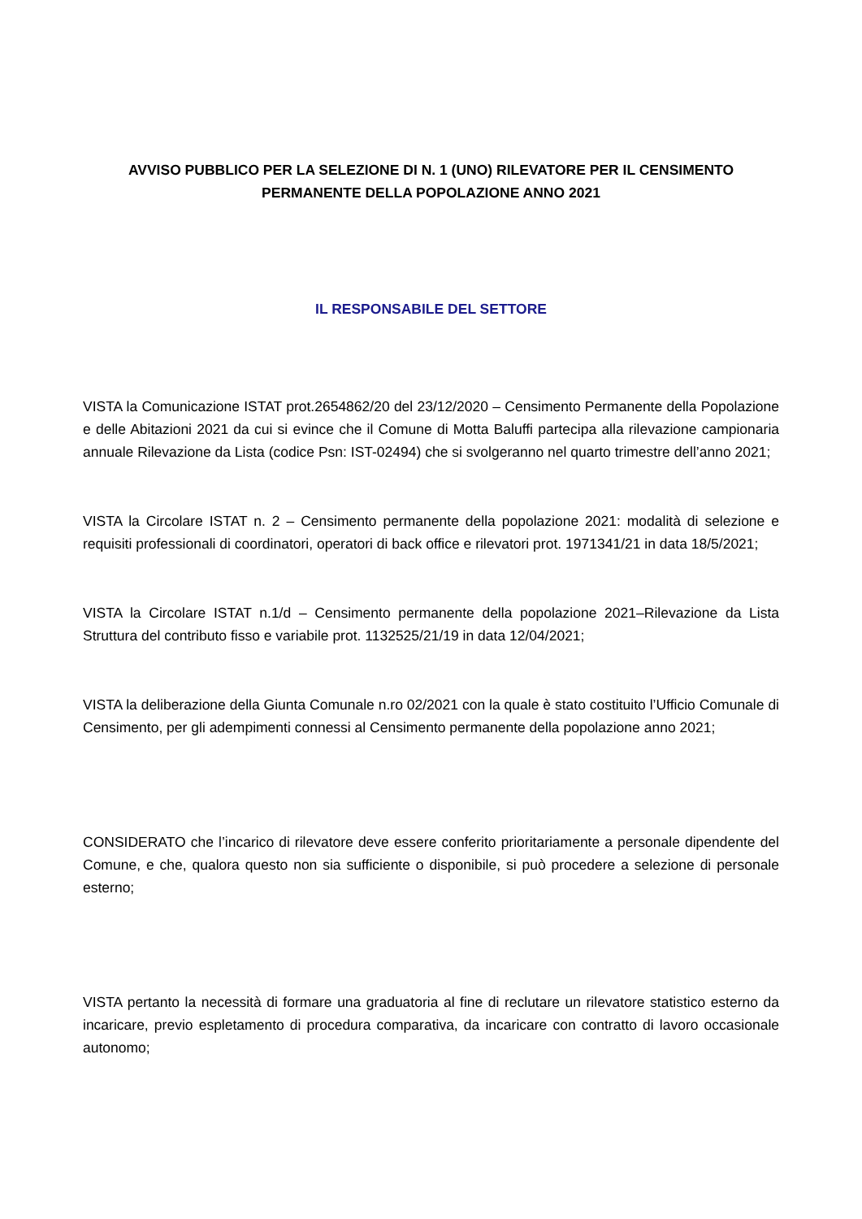AVVISO PUBBLICO PER LA SELEZIONE DI N. 1 (UNO) RILEVATORE PER IL CENSIMENTO
PERMANENTE DELLA POPOLAZIONE ANNO 2021
IL RESPONSABILE DEL SETTORE
VISTA la Comunicazione ISTAT prot.2654862/20 del 23/12/2020 – Censimento Permanente della Popolazione e delle Abitazioni 2021 da cui si evince che il Comune di Motta Baluffi partecipa alla rilevazione campionaria annuale Rilevazione da Lista (codice Psn: IST-02494) che si svolgeranno nel quarto trimestre dell’anno 2021;
VISTA la Circolare ISTAT n. 2 – Censimento permanente della popolazione 2021: modalità di selezione e requisiti professionali di coordinatori, operatori di back office e rilevatori prot. 1971341/21 in data 18/5/2021;
VISTA la Circolare ISTAT n.1/d – Censimento permanente della popolazione 2021–Rilevazione da Lista Struttura del contributo fisso e variabile prot. 1132525/21/19 in data 12/04/2021;
VISTA la deliberazione della Giunta Comunale n.ro 02/2021 con la quale è stato costituito l’Ufficio Comunale di Censimento, per gli adempimenti connessi al Censimento permanente della popolazione anno 2021;
CONSIDERATO che l’incarico di rilevatore deve essere conferito prioritariamente a personale dipendente del Comune, e che, qualora questo non sia sufficiente o disponibile, si può procedere a selezione di personale esterno;
VISTA pertanto la necessità di formare una graduatoria al fine di reclutare un rilevatore statistico esterno da incaricare, previo espletamento di procedura comparativa, da incaricare con contratto di lavoro occasionale autonomo;